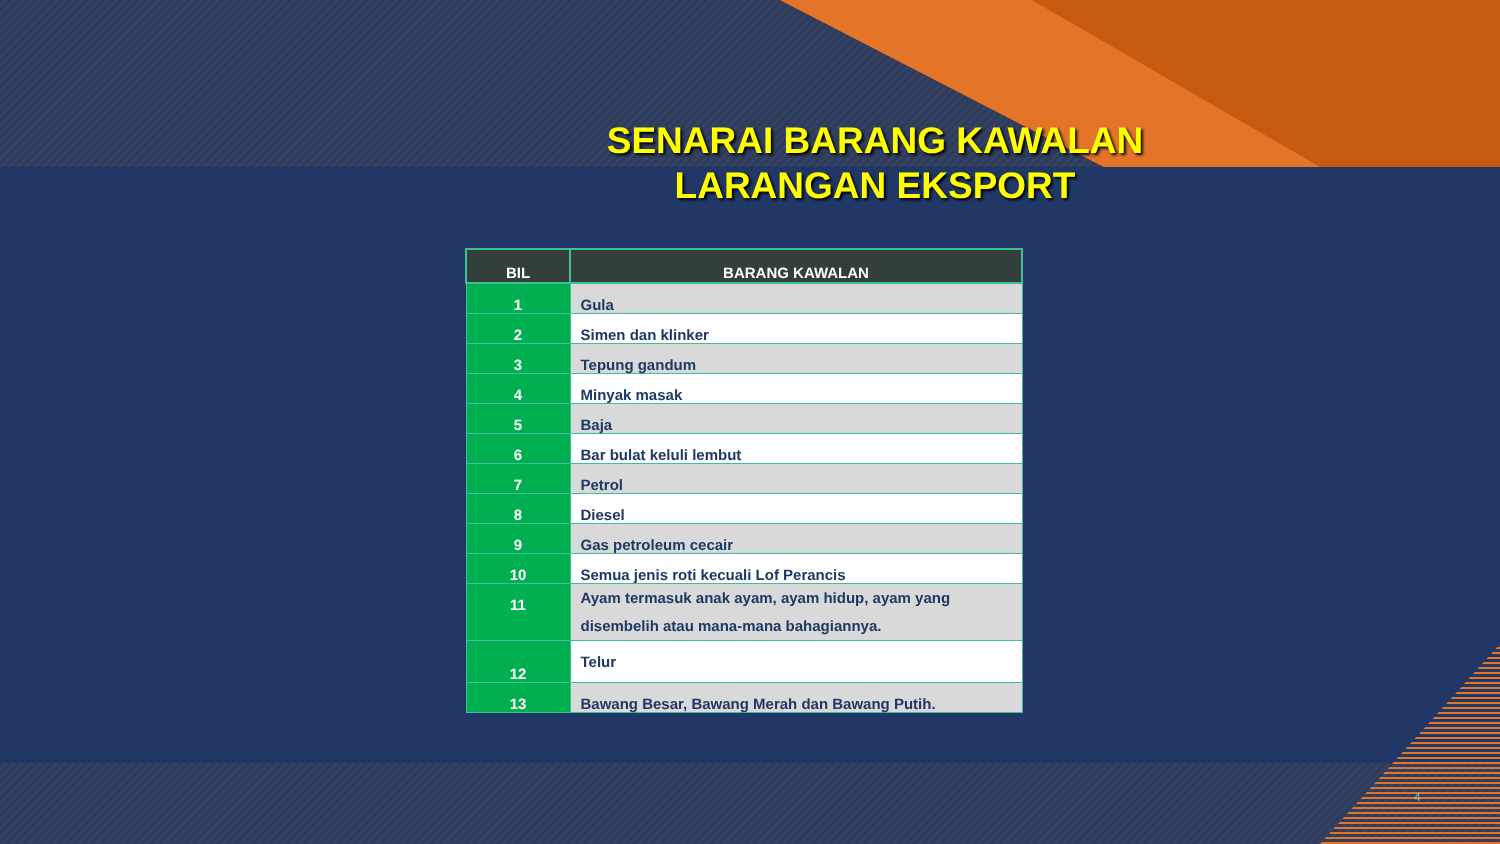SENARAI BARANG KAWALAN
LARANGAN EKSPORT
| BIL | BARANG KAWALAN |
| --- | --- |
| 1 | Gula |
| 2 | Simen dan klinker |
| 3 | Tepung gandum |
| 4 | Minyak masak |
| 5 | Baja |
| 6 | Bar bulat keluli lembut |
| 7 | Petrol |
| 8 | Diesel |
| 9 | Gas petroleum cecair |
| 10 | Semua jenis roti kecuali Lof Perancis |
| 11 | Ayam termasuk anak ayam, ayam hidup, ayam yang disembelih atau mana-mana bahagiannya. |
| 12 | Telur |
| 13 | Bawang Besar, Bawang Merah dan Bawang Putih. |
4